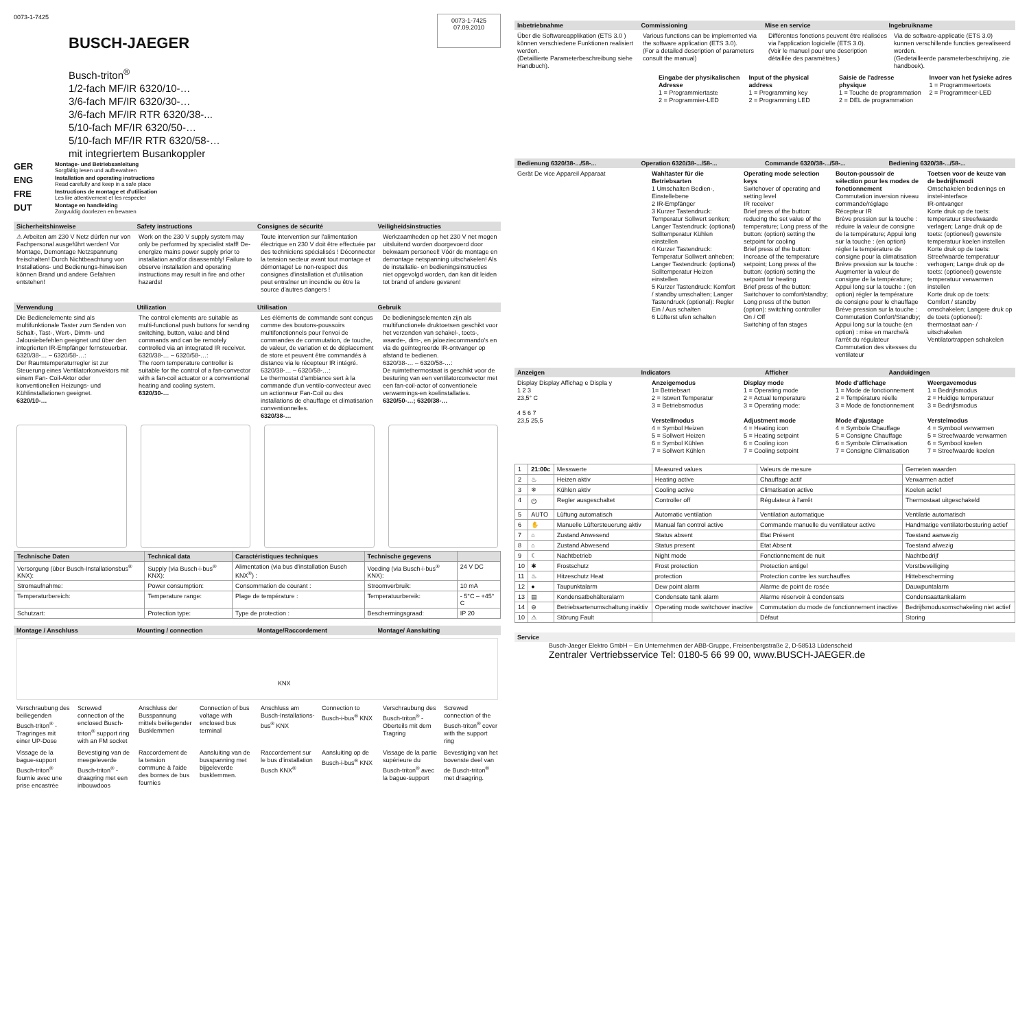0073-1-7425
BUSCH-JAEGER
0073-1-7425
07.09.2010
Busch-triton<sup>®</sup>
1/2-fach MF/IR 6320/10-…
3/6-fach MF/IR 6320/30-…
3/6-fach MF/IR RTR 6320/38-...
5/10-fach MF/IR 6320/50-…
5/10-fach MF/IR RTR 6320/58-…
mit integriertem Busankoppler
GER
Montage- und Betriebsanleitung
Sorgfältig lesen und aufbewahren
ENG
Installation and operating instructions
Read carefully and keep in a safe place
FRE
Instructions de montage et d'utilisation
Les lire attentivement et les respecter
DUT
Montage en handleiding
Zorgvuldig doorlezen en bewaren
Sicherheitshinweise Safety instructions Consignes de sécurité Veiligheidsinstructies
⚠ Arbeiten am 230 V Netz dürfen nur von Fachpersonal ausgeführt werden! Vor Montage, Demontage Netzspannung freischalten! Durch Nichtbeachtung von Installations- und Bedienungs-hinweisen können Brand und andere Gefahren entstehen!
Work on the 230 V supply system may only be performed by specialist staff! De-energize mains power supply prior to installation and/or disassembly! Failure to observe installation and operating instructions may result in fire and other hazards!
Toute intervention sur l'alimentation électrique en 230 V doit être effectuée par des techniciens spécialisés ! Déconnecter la tension secteur avant tout montage et démontage! Le non-respect des consignes d'installation et d'utilisation peut entraîner un incendie ou être la source d'autres dangers !
Werkzaamheden op het 230 V net mogen uitsluitend worden doorgevoerd door bekwaam personeel! Vóór de montage en demontage netspanning uitschakelen! Als de installatie- en bedieningsinstructies niet opgevolgd worden, dan kan dit leiden tot brand of andere gevaren!
Verwendung Utilization Utilisation Gebruik
Die Bedienelemente sind als multifunktionale Taster zum Senden von Schalt-, Tast-, Wert-, Dimm- und Jalousiebefehlen geeignet und über den integrierten IR-Empfänger fernsteuerbar.
6320/38-… – 6320/58-…:
Der Raumtemperaturregler ist zur Steuerung eines Ventilatorkonvektors mit einem Fan- Coil-Aktor oder konventionellen Heizungs- und Kühlinstallationen geeignet.
6320/10-…
The control elements are suitable as multi-functional push buttons for sending switching, button, value and blind commands and can be remotely controlled via an integrated IR receiver.
6320/38-… – 6320/58-…:
The room temperature controller is suitable for the control of a fan-convector with a fan-coil actuator or a conventional heating and cooling system.
6320/30-…
Les éléments de commande sont conçus comme des boutons-poussoirs multifonctionnels pour l'envoi de commandes de commutation, de touche, de valeur, de variation et de déplacement de store et peuvent être commandés à distance via le récepteur IR intégré.
6320/38-… – 6320/58-…:
Le thermostat d'ambiance sert à la commande d'un ventilo-convecteur avec un actionneur Fan-Coil ou des installations de chauffage et climatisation conventionnelles.
6320/38-…
De bedieningselementen zijn als multifunctionele druktoetsen geschikt voor het verzenden van schakel-, toets-, waarde-, dim-, en jaloeziecommando's en via de geïntegreerde IR-ontvanger op afstand te bedienen.
6320/38-… – 6320/58-…:
De ruimtethermostaat is geschikt voor de besturing van een ventilatorconvector met een fan-coil-actor of conventionele verwarmings-en koelinstallaties.
6320/50-…; 6320/38-…
| Technische Daten | Technical data | Caractéristiques techniques | Technische gegevens | |
| --- | --- | --- | --- | --- |
| Versorgung (über Busch-Installationsbus<sup>®</sup> KNX): | Supply (via Busch-i-bus<sup>®</sup> KNX): | Alimentation (via bus d'installation Busch KNX<sup>®</sup>) : | Voeding (via Busch-i-bus<sup>®</sup> KNX): | 24 V DC |
| Stromaufnahme: | Power consumption: | Consommation de courant : | Stroomverbruik: | 10 mA |
| Temperaturbereich: | Temperature range: | Plage de température : | Temperatuurbereik: | - 5°C – +45° C |
| Schutzart: | Protection type: | Type de protection : | Beschermingsgraad: | IP 20 |
Montage / Anschluss Mounting / connection Montage/Raccordement Montage/ Aansluiting
KNX
Verschraubung des beiliegenden Busch-triton<sup>®</sup> -Tragringes mit einer UP-Dose
Screwed connection of the enclosed Busch-triton<sup>®</sup> support ring with an FM socket
Anschluss der Busspannung mittels beiliegender Busklemmen
Connection of bus voltage with enclosed bus terminal
Anschluss am Busch-Installations-bus<sup>®</sup> KNX
Connection to Busch-i-bus<sup>®</sup> KNX Verschraubung des Busch-triton<sup>®</sup> -Oberteils mit dem Tragring
Screwed connection of the Busch-triton<sup>®</sup> cover with the support ring
Vissage de la bague-support Busch-triton<sup>®</sup> fournie avec une prise encastrée
Bevestiging van de meegeleverde Busch-triton<sup>®</sup> -draagring met een inbouwdoos
Raccordement de la tension commune à l'aide des bornes de bus fournies
Aansluiting van de busspanning met bijgeleverde busklemmen.
Raccordement sur le bus d'installation Busch KNX<sup>®</sup>
Aansluiting op de Busch-i-bus<sup>®</sup> KNX
Vissage de la partie supérieure du Busch-triton<sup>®</sup> avec la bague-support
Bevestiging van het bovenste deel van de Busch-triton<sup>®</sup> met draagring.
Inbetriebnahme Commissioning Mise en service Ingebruikname
Über die Softwareapplikation (ETS 3.0 ) können verschiedene Funktionen realisiert werden.
(Detaillierte Parameterbeschreibung siehe Handbuch).
Various functions can be implemented via the software application (ETS 3.0).
(For a detailed description of parameters consult the manual)
Différentes fonctions peuvent être réalisées via l'application logicielle (ETS 3.0).
(Voir le manuel pour une description détaillée des paramètres.)
Via de software-applicatie (ETS 3.0) kunnen verschillende functies gerealiseerd worden.
(Gedetailleerde parameterbeschrijving, zie handboek).
Eingabe der physikalischen Adresse
1 = Programmiertaste
2 = Programmier-LED
Input of the physical address
1 = Programming key
2 = Programming LED
Saisie de l'adresse physique
1 = Touche de programmation
2 = DEL de programmation
Invoer van het fysieke adres
1 = Programmeertoets
2 = Programmeer-LED
Bedienung 6320/38-.../58-... Operation 6320/38-.../58-... Commande 6320/38-.../58-... Bediening 6320/38-.../58-...
Gerät De vice Appareil Apparaat
Wahltaster für die Betriebsarten
1 Umschalten Bedien-, Einstellebene
2 IR-Empfänger
3 Kurzer Tastendruck: Temperatur Sollwert senken; Langer Tastendruck: (optional) Solltemperatur Kühlen einstellen
4 Kurzer Tastendruck: Temperatur Sollwert anheben; Langer Tastendruck: (optional) Solltemperatur Heizen einstellen
5 Kurzer Tastendruck: Komfort / standby umschalten; Langer Tastendruck (optional): Regler Ein / Aus schalten
6 Lüfterst ufen schalten
Operating mode selection keys
Switchover of operating and setting level
IR receiver
Brief press of the button: reducing the set value of the temperature; Long press of the button: (option) setting the setpoint for cooling
Brief press of the button: Increase of the temperature setpoint; Long press of the button: (option) setting the setpoint for heating
Brief press of the button: Switchover to comfort/standby; Long press of the button (option): switching controller On / Off
Switching of fan stages
Bouton-poussoir de sélection pour les modes de fonctionnement
Commutation inversion niveau commande/réglage
Récepteur IR
Brève pression sur la touche : réduire la valeur de consigne de la température; Appui long sur la touche : (en option) régler la température de consigne pour la climatisation
Brève pression sur la touche : Augmenter la valeur de consigne de la température; Appui long sur la touche : (en option) régler la température de consigne pour le chauffage
Brève pression sur la touche : Commutation Confort/Standby; Appui long sur la touche (en option) : mise en marche/à l'arrêt du régulateur
Commutation des vitesses du ventilateur
Toetsen voor de keuze van de bedrijfsmodi
Omschakelen bedienings en instel-interface
IR-ontvanger
Korte druk op de toets: temperatuur streefwaarde verlagen; Lange druk op de toets: (optioneel) gewenste temperatuur koelen instellen
Korte druk op de toets: Streefwaarde temperatuur verhogen; Lange druk op de toets: (optioneel) gewenste temperatuur verwarmen instellen
Korte druk op de toets: Comfort / standby omschakelen; Langere druk op de toets (optioneel): thermostaat aan- / uitschakelen
Ventilatortrappen schakelen
Anzeigen Indicators Afficher Aanduidingen
Display Display Affichag e Displa y
1 2 3
23,5° C
4 5 6 7
23,5 25,5
Anzeigemodus
1= Betriebsart
2 = Istwert Temperatur
3 = Betriebsmodus
Verstellmodus
4 = Symbol Heizen
5 = Sollwert Heizen
6 = Symbol Kühlen
7 = Sollwert Kühlen
Display mode
1 = Operating mode
2 = Actual temperature
3 = Operating mode:
Adjustment mode
4 = Heating icon
5 = Heating setpoint
6 = Cooling icon
7 = Cooling setpoint
Mode d'affichage
1 = Mode de fonctionnement
2 = Température réelle
3 = Mode de fonctionnement
Mode d'ajustage
4 = Symbole Chauffage
5 = Consigne Chauffage
6 = Symbole Climatisation
7 = Consigne Climatisation
Weergavemodus
1 = Bedrijfsmodus
2 = Huidige temperatuur
3 = Bedrijfsmodus
Verstelmodus
4 = Symbool verwarmen
5 = Streefwaarde verwarmen
6 = Symbool koelen
7 = Streefwaarde koelen
| 1 | 21:00c | Messwerte | Measured values | Valeurs de mesure | Gemeten waarden |
| 2 | ♨ | Heizen aktiv | Heating active | Chauffage actif | Verwarmen actief |
| 3 | ❄ | Kühlen aktiv | Cooling active | Climatisation active | Koelen actief |
| 4 | ⏻ | Regler ausgeschaltet | Controller off | Régulateur à l'arrêt | Thermostaat uitgeschakeld |
| 5 | AUTO | Lüftung automatisch | Automatic ventilation | Ventilation automatique | Ventilatie automatisch |
| 6 | ✋ | Manuelle Lüftersteuerung aktiv | Manual fan control active | Commande manuelle du ventilateur active | Handmatige ventilatorbesturing actief |
| 7 | ⌂ | Zustand Anwesend | Status absent | Etat Présent | Toestand aanwezig |
| 8 | ⌂ | Zustand Abwesend | Status present | Etat Absent | Toestand afwezig |
| 9 | ☾ | Nachtbetrieb | Night mode | Fonctionnement de nuit | Nachtbedrijf |
| 10 | ✱ | Frostschutz | Frost protection | Protection antigel | Vorstbeveiliging |
| 11 | ♨ | Hitzeschutz Heat | protection | Protection contre les surchauffes | Hittebescherming |
| 12 | ● | Taupunktalarm | Dew point alarm | Alarme de point de rosée | Dauwpuntalarm |
| 13 | ▤ | Kondensatbehälteralarm | Condensate tank alarm | Alarme réservoir à condensats | Condensaattankalarm |
| 14 | ⊖ | Betriebsartenumschaltung inaktiv | Operating mode switchover inactive | Commutation du mode de fonctionnement inactive | Bedrijfsmodusomschakeling niet actief |
| 10 | ⚠ | Störung Fault | | Défaut | Storing |
Service
Busch-Jaeger Elektro GmbH – Ein Unternehmen der ABB-Gruppe, Freisenbergstraße 2, D-58513 Lüdenscheid
Zentraler Vertriebsservice Tel: 0180-5 66 99 00, www.BUSCH-JAEGER.de